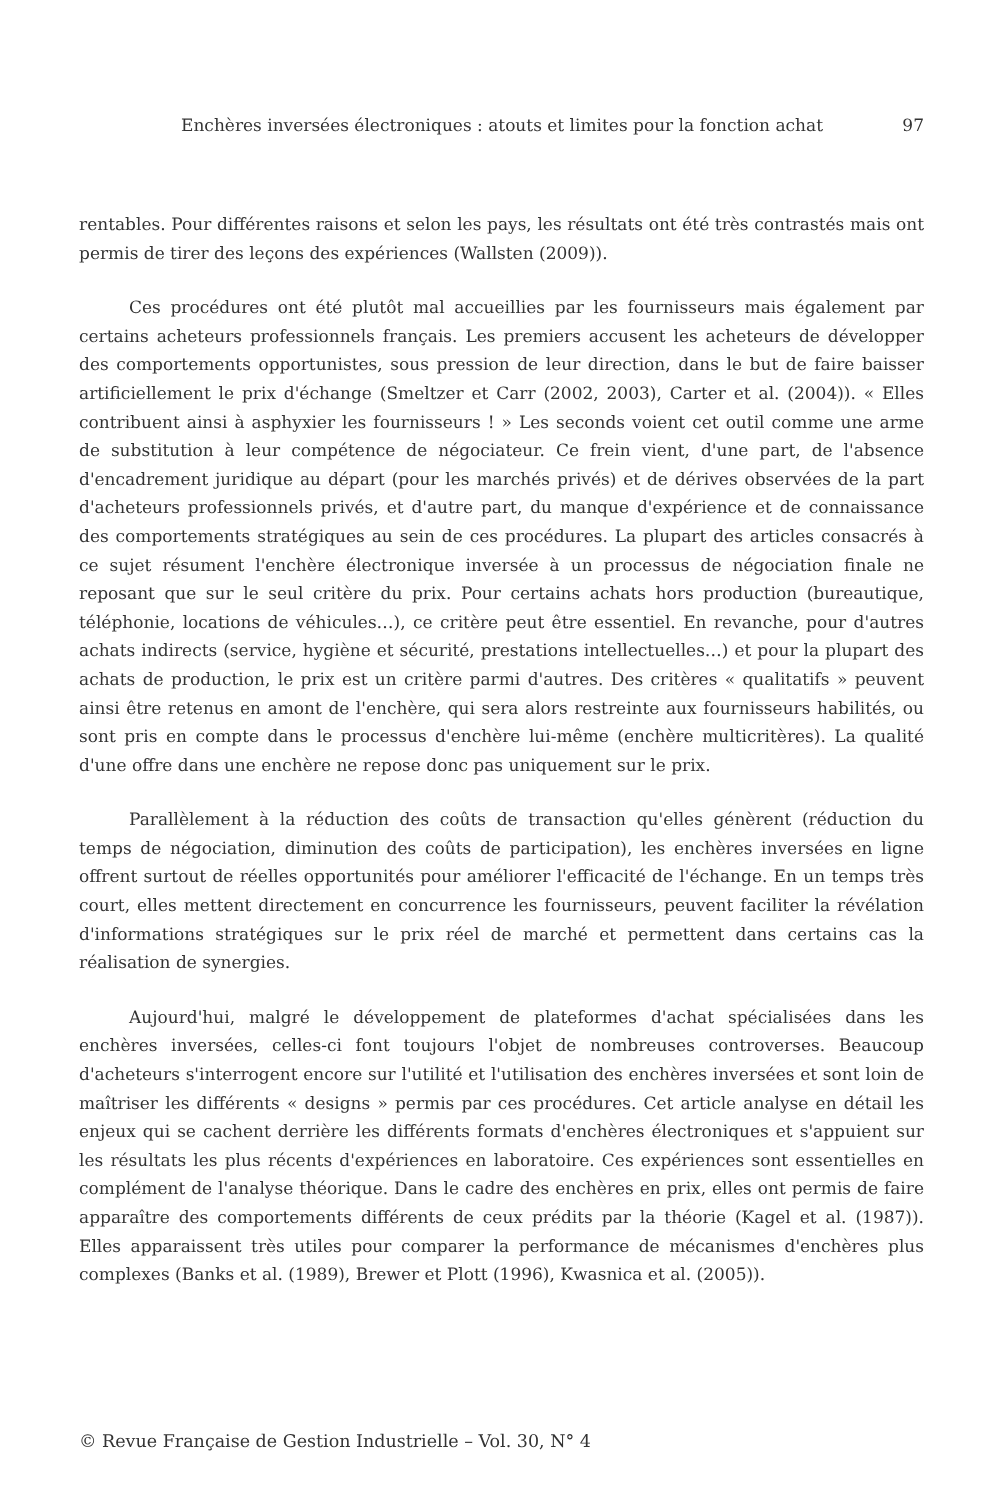Enchères inversées électroniques : atouts et limites pour la fonction achat 97
rentables. Pour différentes raisons et selon les pays, les résultats ont été très contrastés mais ont permis de tirer des leçons des expériences (Wallsten (2009)).
Ces procédures ont été plutôt mal accueillies par les fournisseurs mais également par certains acheteurs professionnels français. Les premiers accusent les acheteurs de développer des comportements opportunistes, sous pression de leur direction, dans le but de faire baisser artificiellement le prix d'échange (Smeltzer et Carr (2002, 2003), Carter et al. (2004)). « Elles contribuent ainsi à asphyxier les fournisseurs ! » Les seconds voient cet outil comme une arme de substitution à leur compétence de négociateur. Ce frein vient, d'une part, de l'absence d'encadrement juridique au départ (pour les marchés privés) et de dérives observées de la part d'acheteurs professionnels privés, et d'autre part, du manque d'expérience et de connaissance des comportements stratégiques au sein de ces procédures. La plupart des articles consacrés à ce sujet résument l'enchère électronique inversée à un processus de négociation finale ne reposant que sur le seul critère du prix. Pour certains achats hors production (bureautique, téléphonie, locations de véhicules…), ce critère peut être essentiel. En revanche, pour d'autres achats indirects (service, hygiène et sécurité, prestations intellectuelles…) et pour la plupart des achats de production, le prix est un critère parmi d'autres. Des critères « qualitatifs » peuvent ainsi être retenus en amont de l'enchère, qui sera alors restreinte aux fournisseurs habilités, ou sont pris en compte dans le processus d'enchère lui-même (enchère multicritères). La qualité d'une offre dans une enchère ne repose donc pas uniquement sur le prix.
Parallèlement à la réduction des coûts de transaction qu'elles génèrent (réduction du temps de négociation, diminution des coûts de participation), les enchères inversées en ligne offrent surtout de réelles opportunités pour améliorer l'efficacité de l'échange. En un temps très court, elles mettent directement en concurrence les fournisseurs, peuvent faciliter la révélation d'informations stratégiques sur le prix réel de marché et permettent dans certains cas la réalisation de synergies.
Aujourd'hui, malgré le développement de plateformes d'achat spécialisées dans les enchères inversées, celles-ci font toujours l'objet de nombreuses controverses. Beaucoup d'acheteurs s'interrogent encore sur l'utilité et l'utilisation des enchères inversées et sont loin de maîtriser les différents « designs » permis par ces procédures. Cet article analyse en détail les enjeux qui se cachent derrière les différents formats d'enchères électroniques et s'appuient sur les résultats les plus récents d'expériences en laboratoire. Ces expériences sont essentielles en complément de l'analyse théorique. Dans le cadre des enchères en prix, elles ont permis de faire apparaître des comportements différents de ceux prédits par la théorie (Kagel et al. (1987)). Elles apparaissent très utiles pour comparer la performance de mécanismes d'enchères plus complexes (Banks et al. (1989), Brewer et Plott (1996), Kwasnica et al. (2005)).
© Revue Française de Gestion Industrielle – Vol. 30, N° 4